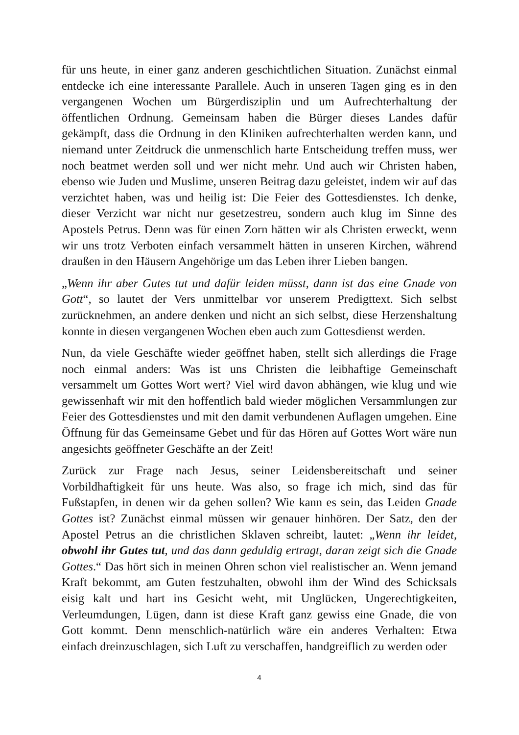für uns heute, in einer ganz anderen geschichtlichen Situation. Zunächst einmal entdecke ich eine interessante Parallele. Auch in unseren Tagen ging es in den vergangenen Wochen um Bürgerdisziplin und um Aufrechterhaltung der öffentlichen Ordnung. Gemeinsam haben die Bürger dieses Landes dafür gekämpft, dass die Ordnung in den Kliniken aufrechterhalten werden kann, und niemand unter Zeitdruck die unmenschlich harte Entscheidung treffen muss, wer noch beatmet werden soll und wer nicht mehr. Und auch wir Christen haben, ebenso wie Juden und Muslime, unseren Beitrag dazu geleistet, indem wir auf das verzichtet haben, was und heilig ist: Die Feier des Gottesdienstes. Ich denke, dieser Verzicht war nicht nur gesetzestreu, sondern auch klug im Sinne des Apostels Petrus. Denn was für einen Zorn hätten wir als Christen erweckt, wenn wir uns trotz Verboten einfach versammelt hätten in unseren Kirchen, während draußen in den Häusern Angehörige um das Leben ihrer Lieben bangen.
„Wenn ihr aber Gutes tut und dafür leiden müsst, dann ist das eine Gnade von Gott“, so lautet der Vers unmittelbar vor unserem Predigttext. Sich selbst zurücknehmen, an andere denken und nicht an sich selbst, diese Herzenshaltung konnte in diesen vergangenen Wochen eben auch zum Gottesdienst werden.
Nun, da viele Geschäfte wieder geöffnet haben, stellt sich allerdings die Frage noch einmal anders: Was ist uns Christen die leibhaftige Gemeinschaft versammelt um Gottes Wort wert? Viel wird davon abhängen, wie klug und wie gewissenhaft wir mit den hoffentlich bald wieder möglichen Versammlungen zur Feier des Gottesdienstes und mit den damit verbundenen Auflagen umgehen. Eine Öffnung für das Gemeinsame Gebet und für das Hören auf Gottes Wort wäre nun angesichts geöffneter Geschäfte an der Zeit!
Zurück zur Frage nach Jesus, seiner Leidensbereitschaft und seiner Vorbildhaftigkeit für uns heute. Was also, so frage ich mich, sind das für Fußstapfen, in denen wir da gehen sollen? Wie kann es sein, das Leiden Gnade Gottes ist? Zunächst einmal müssen wir genauer hinhören. Der Satz, den der Apostel Petrus an die christlichen Sklaven schreibt, lautet: „Wenn ihr leidet, obwohl ihr Gutes tut, und das dann geduldig ertragt, daran zeigt sich die Gnade Gottes.“ Das hört sich in meinen Ohren schon viel realistischer an. Wenn jemand Kraft bekommt, am Guten festzuhalten, obwohl ihm der Wind des Schicksals eisig kalt und hart ins Gesicht weht, mit Unglücken, Ungerechtigkeiten, Verleumdungen, Lügen, dann ist diese Kraft ganz gewiss eine Gnade, die von Gott kommt. Denn menschlich-natürlich wäre ein anderes Verhalten: Etwa einfach dreinzuschlagen, sich Luft zu verschaffen, handgreiflich zu werden oder
4